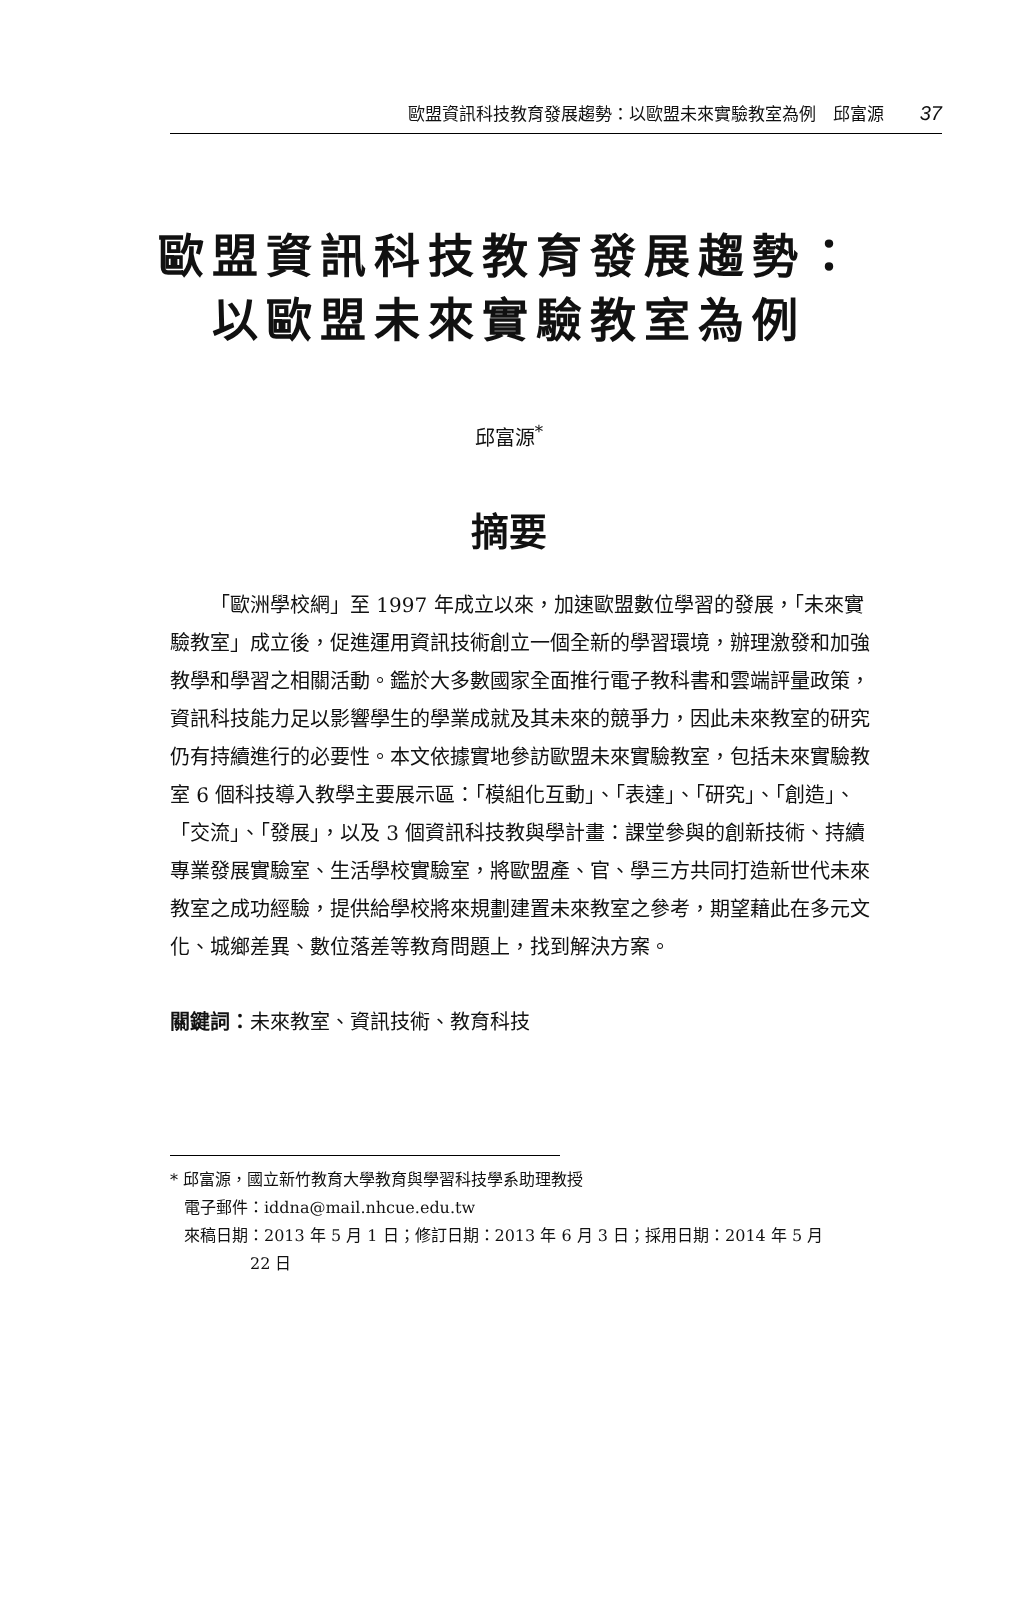歐盟資訊科技教育發展趨勢：以歐盟未來實驗教室為例　邱富源 37
歐盟資訊科技教育發展趨勢：以歐盟未來實驗教室為例
邱富源<sup>*</sup>
摘要
「歐洲學校網」至 1997 年成立以來，加速歐盟數位學習的發展，「未來實驗教室」成立後，促進運用資訊技術創立一個全新的學習環境，辦理激發和加強教學和學習之相關活動。鑑於大多數國家全面推行電子教科書和雲端評量政策，資訊科技能力足以影響學生的學業成就及其未來的競爭力，因此未來教室的研究仍有持續進行的必要性。本文依據實地參訪歐盟未來實驗教室，包括未來實驗教室 6 個科技導入教學主要展示區：「模組化互動」、「表達」、「研究」、「創造」、「交流」、「發展」，以及 3 個資訊科技教與學計畫：課堂參與的創新技術、持續專業發展實驗室、生活學校實驗室，將歐盟產、官、學三方共同打造新世代未來教室之成功經驗，提供給學校將來規劃建置未來教室之參考，期望藉此在多元文化、城鄉差異、數位落差等教育問題上，找到解決方案。
關鍵詞：未來教室、資訊技術、教育科技
* 邱富源，國立新竹教育大學教育與學習科技學系助理教授
電子郵件：iddna@mail.nhcue.edu.tw
來稿日期：2013 年 5 月 1 日；修訂日期：2013 年 6 月 3 日；採用日期：2014 年 5 月
22 日